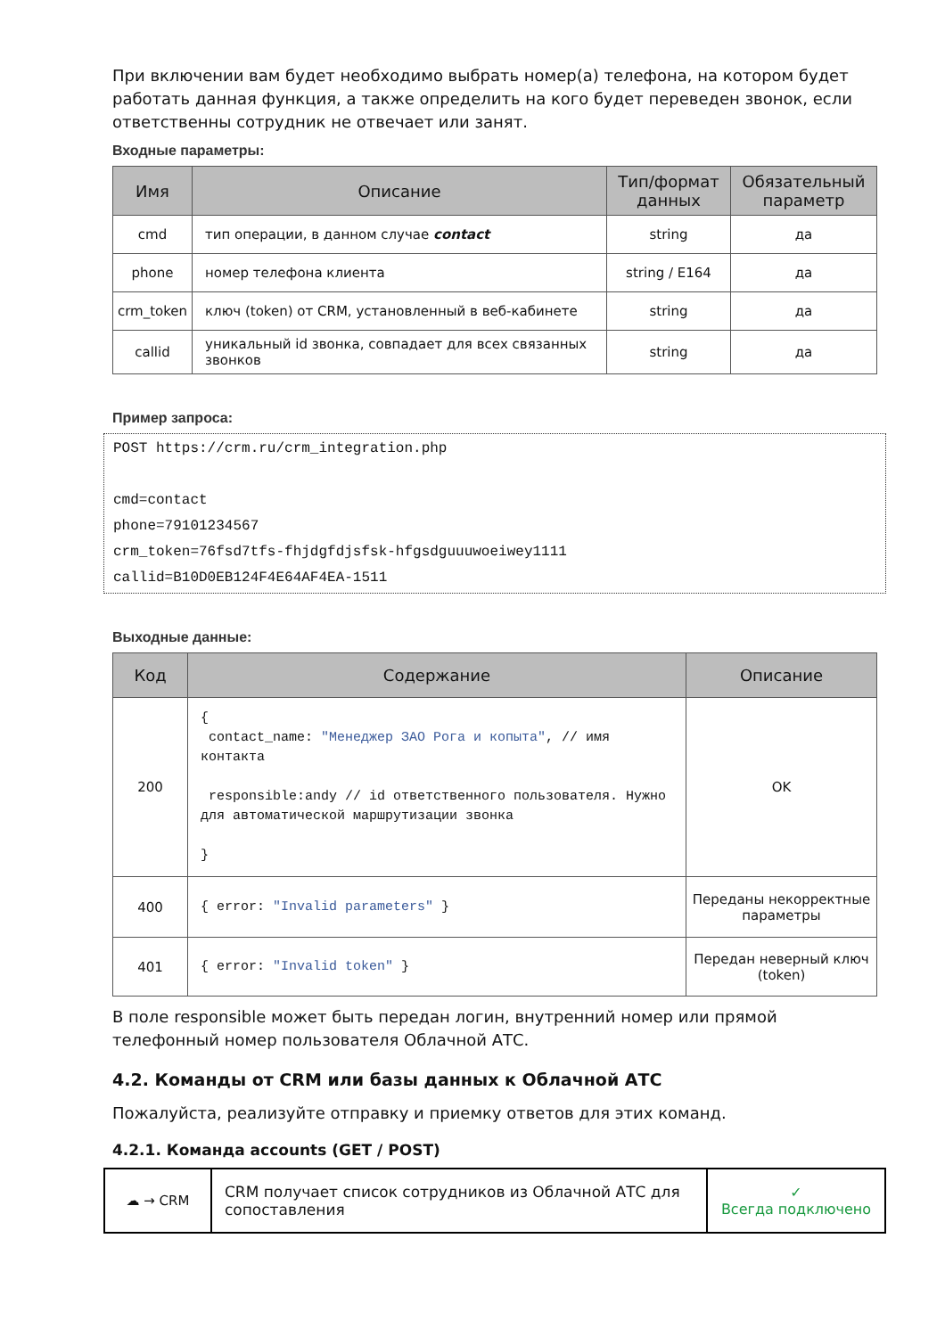При включении вам будет необходимо выбрать номер(а) телефона, на котором будет работать данная функция, а также определить на кого будет переведен звонок, если ответственны сотрудник не отвечает или занят.
Входные параметры:
| Имя | Описание | Тип/формат данных | Обязательный параметр |
| --- | --- | --- | --- |
| cmd | тип операции, в данном случае contact | string | да |
| phone | номер телефона клиента | string / E164 | да |
| crm_token | ключ (token) от CRM, установленный в веб-кабинете | string | да |
| callid | уникальный id звонка, совпадает для всех связанных звонков | string | да |
Пример запроса:
POST https://crm.ru/crm_integration.php
cmd=contact
phone=79101234567
crm_token=76fsd7tfs-fhjdgfdjsfsk-hfgsdguuuwoeiwey1111
callid=B10D0EB124F4E64AF4EA-1511
Выходные данные:
| Код | Содержание | Описание |
| --- | --- | --- |
| 200 | { contact_name: "Менеджер ЗАО Рога и копыта" , // имя контакта responsible:andy // id ответственного пользователя. Нужно для автоматической маршрутизации звонка } | OK |
| 400 | { error: "Invalid parameters" } | Переданы некорректные параметры |
| 401 | { error: "Invalid token" } | Передан неверный ключ (token) |
В поле responsible может быть передан логин, внутренний номер или прямой телефонный номер пользователя Облачной АТС.
4.2. Команды от CRM или базы данных к Облачной АТС
Пожалуйста, реализуйте отправку и приемку ответов для этих команд.
4.2.1. Команда accounts (GET / POST)
| ☁ → CRM | CRM получает список сотрудников из Облачной АТС для сопоставления | ✓ Всегда подключено |